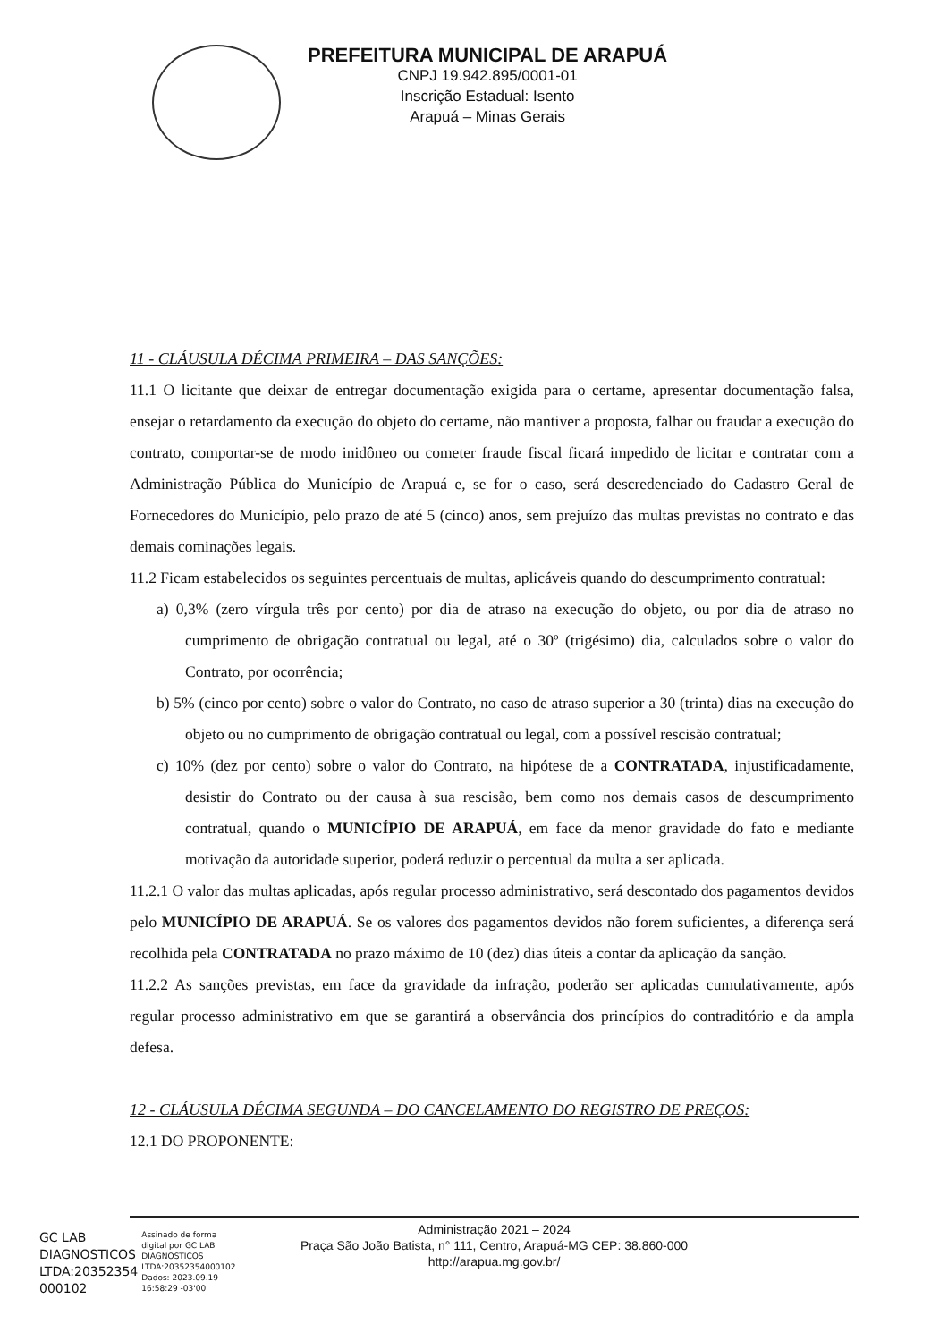PREFEITURA MUNICIPAL DE ARAPUÁ
CNPJ 19.942.895/0001-01
Inscrição Estadual: Isento
Arapuá – Minas Gerais
11 - CLÁUSULA DÉCIMA PRIMEIRA – DAS SANÇÕES:
11.1 O licitante que deixar de entregar documentação exigida para o certame, apresentar documentação falsa, ensejar o retardamento da execução do objeto do certame, não mantiver a proposta, falhar ou fraudar a execução do contrato, comportar-se de modo inidôneo ou cometer fraude fiscal ficará impedido de licitar e contratar com a Administração Pública do Município de Arapuá e, se for o caso, será descredenciado do Cadastro Geral de Fornecedores do Município, pelo prazo de até 5 (cinco) anos, sem prejuízo das multas previstas no contrato e das demais cominações legais.
11.2 Ficam estabelecidos os seguintes percentuais de multas, aplicáveis quando do descumprimento contratual:
a) 0,3% (zero vírgula três por cento) por dia de atraso na execução do objeto, ou por dia de atraso no cumprimento de obrigação contratual ou legal, até o 30º (trigésimo) dia, calculados sobre o valor do Contrato, por ocorrência;
b) 5% (cinco por cento) sobre o valor do Contrato, no caso de atraso superior a 30 (trinta) dias na execução do objeto ou no cumprimento de obrigação contratual ou legal, com a possível rescisão contratual;
c) 10% (dez por cento) sobre o valor do Contrato, na hipótese de a CONTRATADA, injustificadamente, desistir do Contrato ou der causa à sua rescisão, bem como nos demais casos de descumprimento contratual, quando o MUNICÍPIO DE ARAPUÁ, em face da menor gravidade do fato e mediante motivação da autoridade superior, poderá reduzir o percentual da multa a ser aplicada.
11.2.1 O valor das multas aplicadas, após regular processo administrativo, será descontado dos pagamentos devidos pelo MUNICÍPIO DE ARAPUÁ. Se os valores dos pagamentos devidos não forem suficientes, a diferença será recolhida pela CONTRATADA no prazo máximo de 10 (dez) dias úteis a contar da aplicação da sanção.
11.2.2 As sanções previstas, em face da gravidade da infração, poderão ser aplicadas cumulativamente, após regular processo administrativo em que se garantirá a observância dos princípios do contraditório e da ampla defesa.
12 - CLÁUSULA DÉCIMA SEGUNDA – DO CANCELAMENTO DO REGISTRO DE PREÇOS:
12.1 DO PROPONENTE:
Administração 2021 – 2024
Praça São João Batista, n° 111, Centro, Arapuá-MG CEP: 38.860-000
http://arapua.mg.gov.br/
GC LAB
DIAGNOSTICOS
LTDA:20352354
000102
Assinado de forma
digital por GC LAB
DIAGNOSTICOS
LTDA:20352354000102
Dados: 2023.09.19
16:58:29 -03'00'